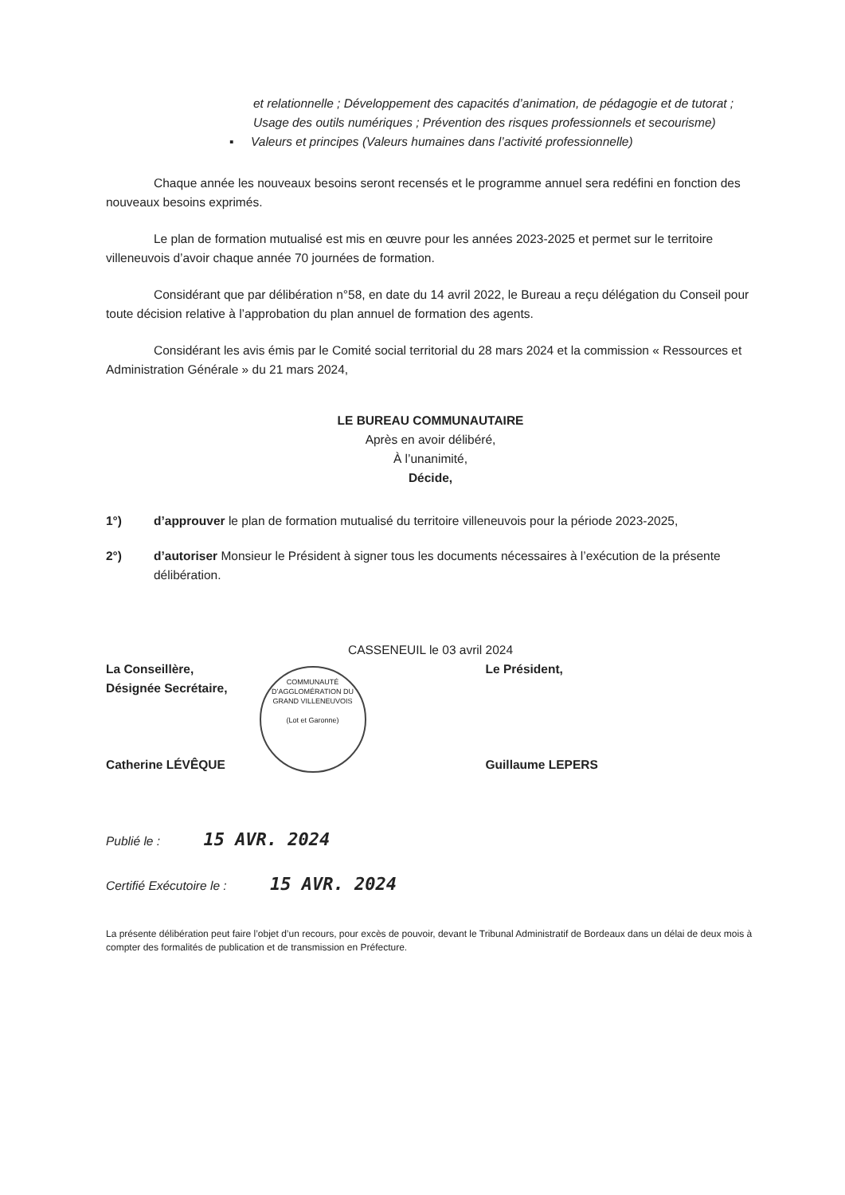et relationnelle ; Développement des capacités d’animation, de pédagogie et de tutorat ; Usage des outils numériques ; Prévention des risques professionnels et secourisme)
▪ Valeurs et principes (Valeurs humaines dans l’activité professionnelle)
Chaque année les nouveaux besoins seront recensés et le programme annuel sera redéfini en fonction des nouveaux besoins exprimés.
Le plan de formation mutualisé est mis en œuvre pour les années 2023-2025 et permet sur le territoire villeneuvois d’avoir chaque année 70 journées de formation.
Considérant que par délibération n°58, en date du 14 avril 2022, le Bureau a reçu délégation du Conseil pour toute décision relative à l’approbation du plan annuel de formation des agents.
Considérant les avis émis par le Comité social territorial du 28 mars 2024 et la commission « Ressources et Administration Générale » du 21 mars 2024,
LE BUREAU COMMUNAUTAIRE
Après en avoir délibéré,
À l’unanimité,
Décide,
1°) d’approuver le plan de formation mutualisé du territoire villeneuvois pour la période 2023-2025,
2°) d’autoriser Monsieur le Président à signer tous les documents nécessaires à l’exécution de la présente délibération.
CASSENEUIL le 03 avril 2024
La Conseillère,
Désignée Secrétaire,
Catherine LÉVÊQUE
COMMUNAUTÉ D’AGGLOMÉRATION DU GRAND VILLENEUVOIS
(Lot et Garonne)
Le Président,
Guillaume LEPERS
Publié le : 15 AVR. 2024
Certifié Exécutoire le : 15 AVR. 2024
La présente délibération peut faire l’objet d’un recours, pour excès de pouvoir, devant le Tribunal Administratif de Bordeaux dans un délai de deux mois à compter des formalités de publication et de transmission en Préfecture.